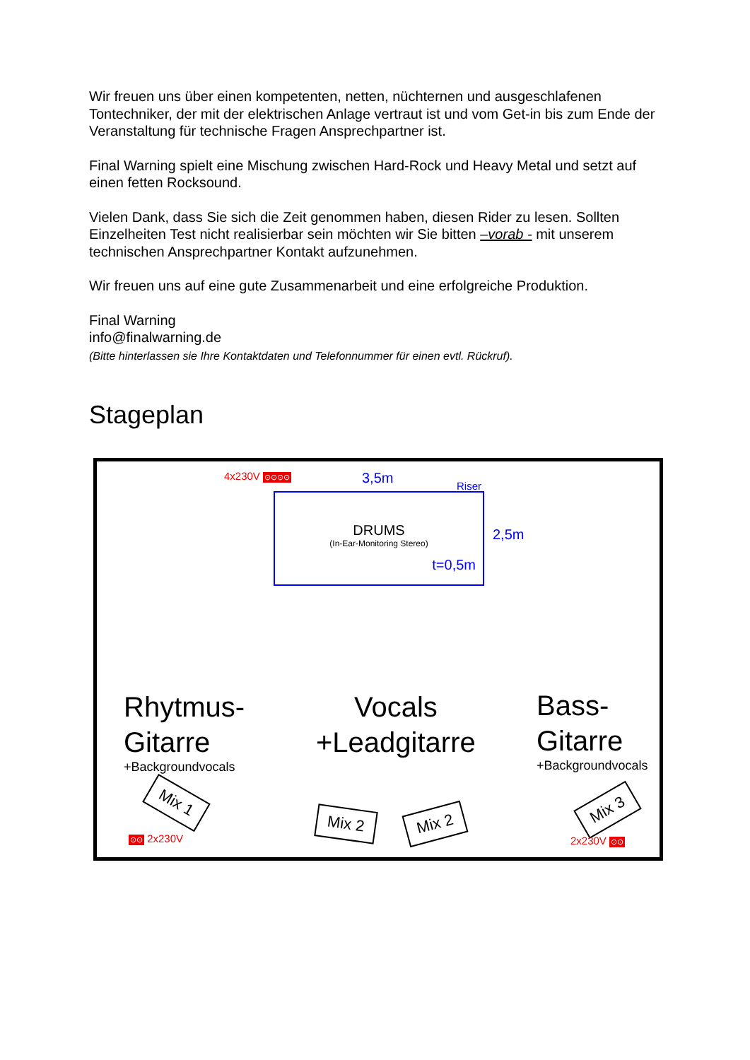Wir freuen uns über einen kompetenten, netten, nüchternen und ausgeschlafenen Tontechniker, der mit der elektrischen Anlage vertraut ist und vom Get-in bis zum Ende der Veranstaltung für technische Fragen Ansprechpartner ist.
Final Warning spielt eine Mischung zwischen Hard-Rock und Heavy Metal und setzt auf einen fetten Rocksound.
Vielen Dank, dass Sie sich die Zeit genommen haben, diesen Rider zu lesen. Sollten Einzelheiten Test nicht realisierbar sein möchten wir Sie bitten –vorab - mit unserem technischen Ansprechpartner Kontakt aufzunehmen.
Wir freuen uns auf eine gute Zusammenarbeit und eine erfolgreiche Produktion.
Final Warning
info@finalwarning.de
(Bitte hinterlassen sie Ihre Kontaktdaten und Telefonnummer für einen evtl. Rückruf).
Stageplan
4x230V ⊙⊙⊙⊙ 3,5m Riser
DRUMS
(In-Ear-Monitoring Stereo)
t=0,5m
2,5m
Rhytmus-
Gitarre
+Backgroundvocals
Vocals
+Leadgitarre
Bass-
Gitarre
+Backgroundvocals
Mix 1
Mix 2 Mix 2
Mix 3
⊙⊙ 2x230V 2x230V ⊙⊙